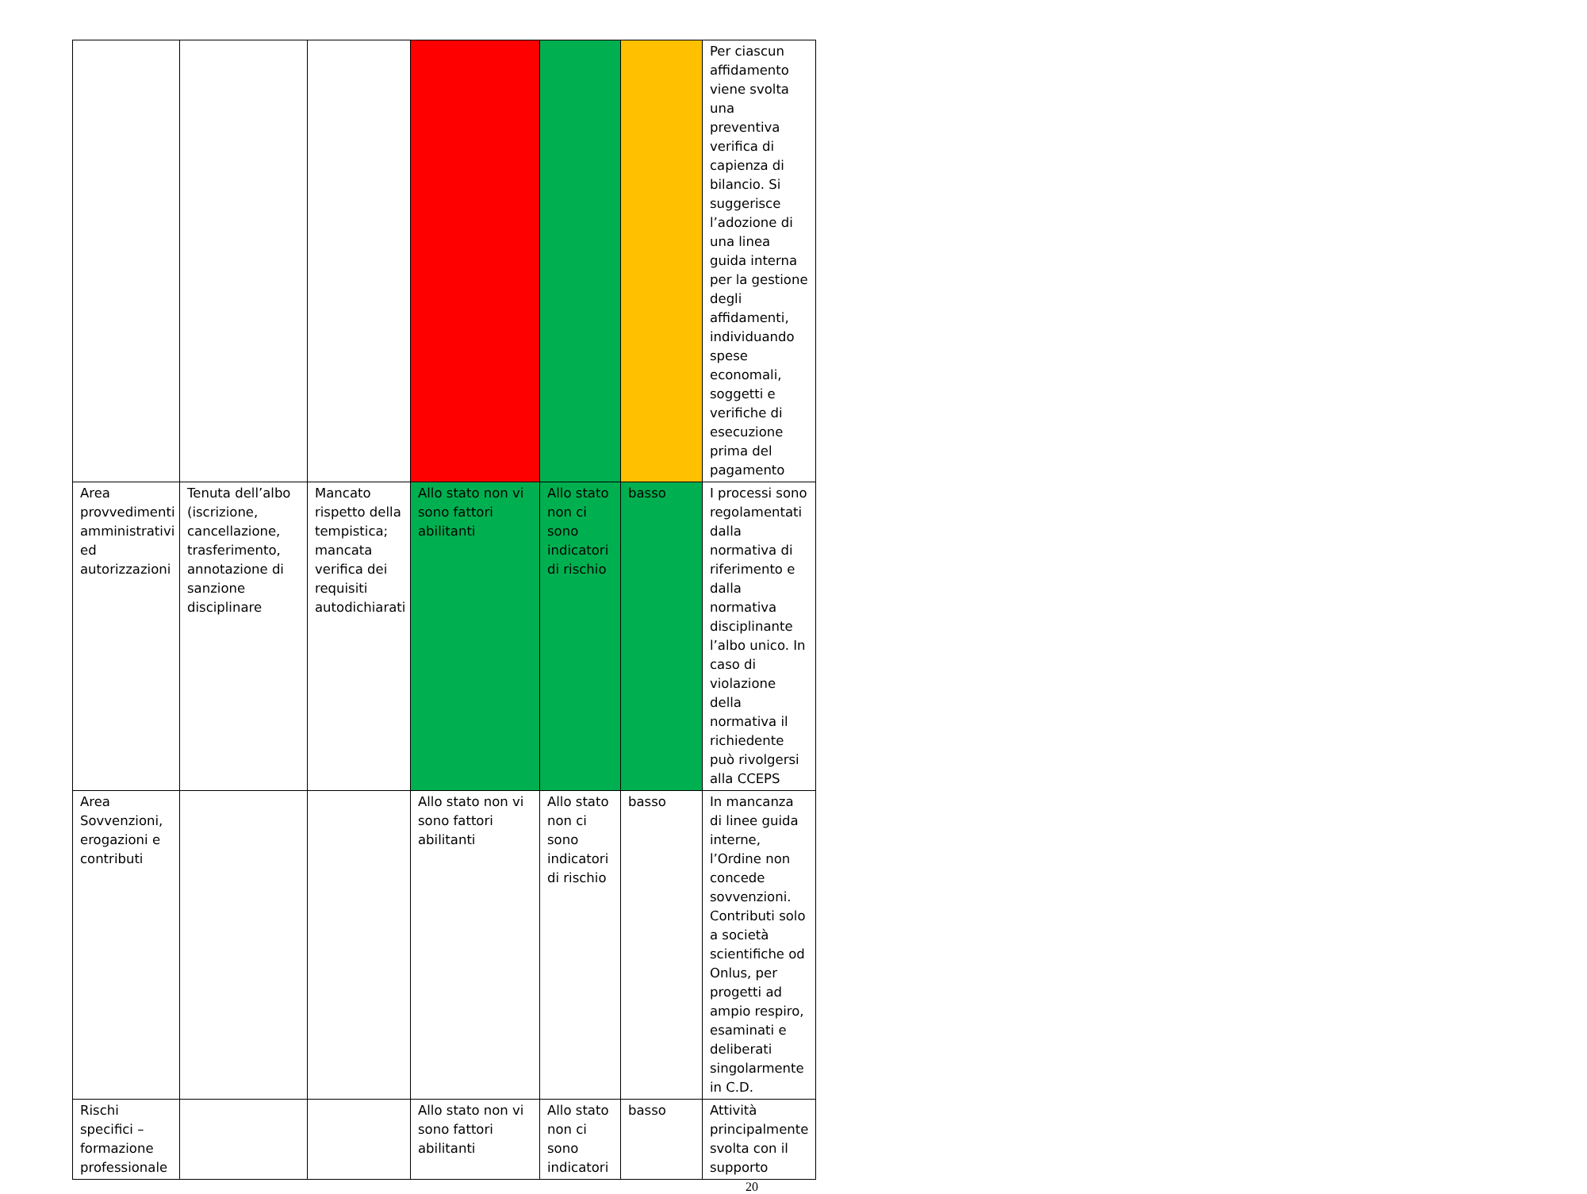| | | | | | | Per ciascun affidamento viene svolta una preventiva verifica di capienza di bilancio. Si suggerisce l’adozione di una linea guida interna per la gestione degli affidamenti, individuando spese economali, soggetti e verifiche di esecuzione prima del pagamento |
| Area provvedimenti amministrativi ed autorizzazioni | Tenuta dell’albo (iscrizione, cancellazione, trasferimento, annotazione di sanzione disciplinare | Mancato rispetto della tempistica; mancata verifica dei requisiti autodichiarati | Allo stato non vi sono fattori abilitanti | Allo stato non ci sono indicatori di rischio | basso | I processi sono regolamentati dalla normativa di riferimento e dalla normativa disciplinante l’albo unico. In caso di violazione della normativa il richiedente può rivolgersi alla CCEPS |
| Area Sovvenzioni, erogazioni e contributi | | | Allo stato non vi sono fattori abilitanti | Allo stato non ci sono indicatori di rischio | basso | In mancanza di linee guida interne, l’Ordine non concede sovvenzioni. Contributi solo a società scientifiche od Onlus, per progetti ad ampio respiro, esaminati e deliberati singolarmente in C.D. |
| Rischi specifici – formazione professionale | | | Allo stato non vi sono fattori abilitanti | Allo stato non ci sono indicatori | basso | Attività principalmente svolta con il supporto |
20